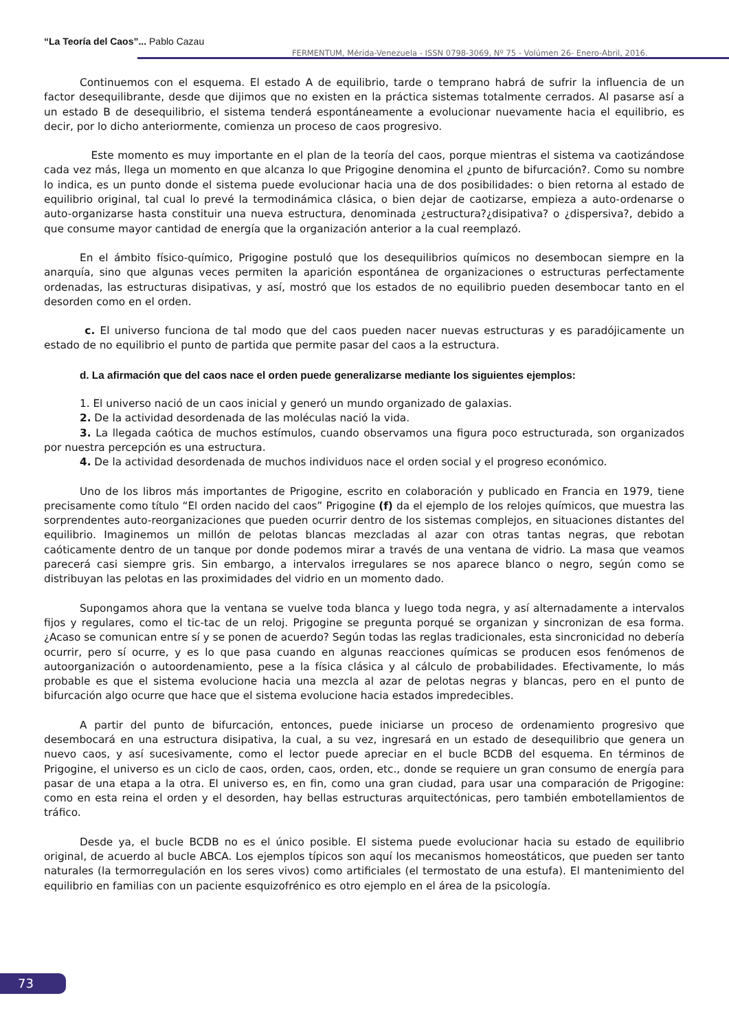“La Teoría del Caos”... Pablo Cazau
FERMENTUM, Mérida-Venezuela - ISSN 0798-3069, Nº 75 - Volúmen 26- Enero-Abril, 2016.
Continuemos con el esquema. El estado A de equilibrio, tarde o temprano habrá de sufrir la influencia de un factor desequilibrante, desde que dijimos que no existen en la práctica sistemas totalmente cerrados. Al pasarse así a un estado B de desequilibrio, el sistema tenderá espontáneamente a evolucionar nuevamente hacia el equilibrio, es decir, por lo dicho anteriormente, comienza un proceso de caos progresivo.
Este momento es muy importante en el plan de la teoría del caos, porque mientras el sistema va caotizándose cada vez más, llega un momento en que alcanza lo que Prigogine denomina el ¿punto de bifurcación?. Como su nombre lo indica, es un punto donde el sistema puede evolucionar hacia una de dos posibilidades: o bien retorna al estado de equilibrio original, tal cual lo prevé la termodinámica clásica, o bien dejar de caotizarse, empieza a auto-ordenarse o auto-organizarse hasta constituir una nueva estructura, denominada ¿estructura?¿disipativa? o ¿dispersiva?, debido a que consume mayor cantidad de energía que la organización anterior a la cual reemplazó.
En el ámbito físico-químico, Prigogine postuló que los desequilibrios químicos no desembocan siempre en la anarquía, sino que algunas veces permiten la aparición espontánea de organizaciones o estructuras perfectamente ordenadas, las estructuras disipativas, y así, mostró que los estados de no equilibrio pueden desembocar tanto en el desorden como en el orden.
c. El universo funciona de tal modo que del caos pueden nacer nuevas estructuras y es paradójicamente un estado de no equilibrio el punto de partida que permite pasar del caos a la estructura.
d. La afirmación que del caos nace el orden puede generalizarse mediante los siguientes ejemplos:
1. El universo nació de un caos inicial y generó un mundo organizado de galaxias.
2. De la actividad desordenada de las moléculas nació la vida.
3. La llegada caótica de muchos estímulos, cuando observamos una figura poco estructurada, son organizados por nuestra percepción es una estructura.
4. De la actividad desordenada de muchos individuos nace el orden social y el progreso económico.
Uno de los libros más importantes de Prigogine, escrito en colaboración y publicado en Francia en 1979, tiene precisamente como título “El orden nacido del caos” Prigogine (f) da el ejemplo de los relojes químicos, que muestra las sorprendentes auto-reorganizaciones que pueden ocurrir dentro de los sistemas complejos, en situaciones distantes del equilibrio. Imaginemos un millón de pelotas blancas mezcladas al azar con otras tantas negras, que rebotan caóticamente dentro de un tanque por donde podemos mirar a través de una ventana de vidrio. La masa que veamos parecerá casi siempre gris. Sin embargo, a intervalos irregulares se nos aparece blanco o negro, según como se distribuyan las pelotas en las proximidades del vidrio en un momento dado.
Supongamos ahora que la ventana se vuelve toda blanca y luego toda negra, y así alternadamente a intervalos fijos y regulares, como el tic-tac de un reloj. Prigogine se pregunta porqué se organizan y sincronizan de esa forma. ¿Acaso se comunican entre sí y se ponen de acuerdo? Según todas las reglas tradicionales, esta sincronicidad no debería ocurrir, pero sí ocurre, y es lo que pasa cuando en algunas reacciones químicas se producen esos fenómenos de autoorganización o autoordenamiento, pese a la física clásica y al cálculo de probabilidades. Efectivamente, lo más probable es que el sistema evolucione hacia una mezcla al azar de pelotas negras y blancas, pero en el punto de bifurcación algo ocurre que hace que el sistema evolucione hacia estados impredecibles.
A partir del punto de bifurcación, entonces, puede iniciarse un proceso de ordenamiento progresivo que desembocará en una estructura disipativa, la cual, a su vez, ingresará en un estado de desequilibrio que genera un nuevo caos, y así sucesivamente, como el lector puede apreciar en el bucle BCDB del esquema. En términos de Prigogine, el universo es un ciclo de caos, orden, caos, orden, etc., donde se requiere un gran consumo de energía para pasar de una etapa a la otra. El universo es, en fin, como una gran ciudad, para usar una comparación de Prigogine: como en esta reina el orden y el desorden, hay bellas estructuras arquitectónicas, pero también embotellamientos de tráfico.
Desde ya, el bucle BCDB no es el único posible. El sistema puede evolucionar hacia su estado de equilibrio original, de acuerdo al bucle ABCA. Los ejemplos típicos son aquí los mecanismos homeostáticos, que pueden ser tanto naturales (la termorregulación en los seres vivos) como artificiales (el termostato de una estufa). El mantenimiento del equilibrio en familias con un paciente esquizofrénico es otro ejemplo en el área de la psicología.
73